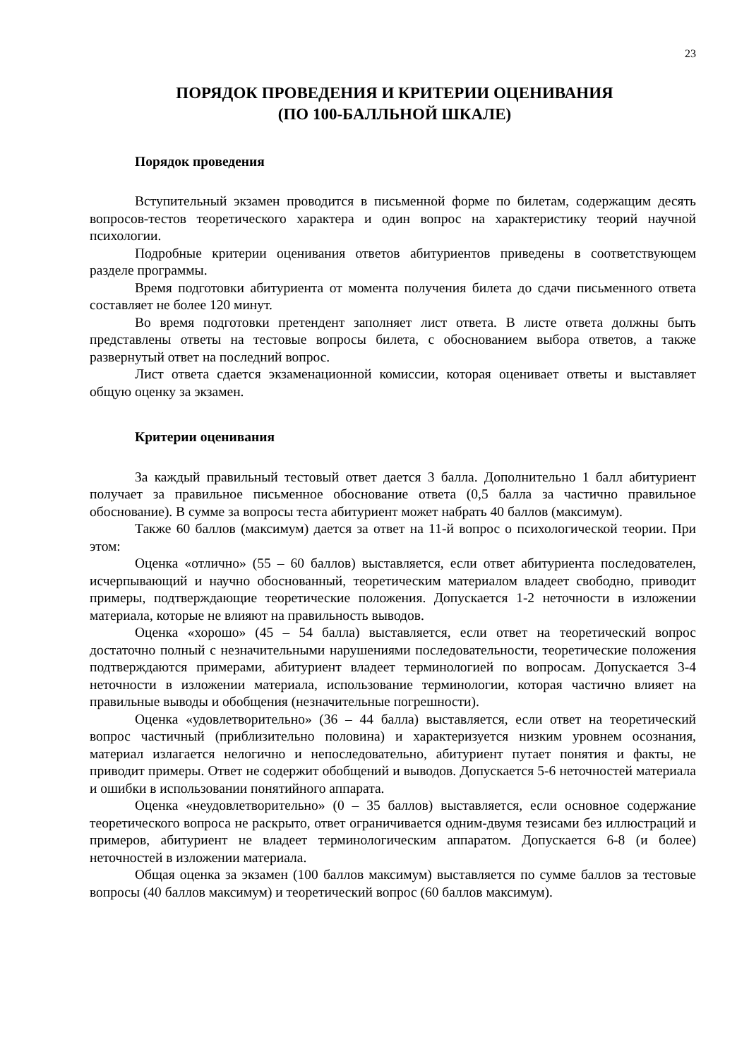23
ПОРЯДОК ПРОВЕДЕНИЯ И КРИТЕРИИ ОЦЕНИВАНИЯ
(ПО 100-БАЛЛЬНОЙ ШКАЛЕ)
Порядок проведения
Вступительный экзамен проводится в письменной форме по билетам, содержащим десять вопросов-тестов теоретического характера и один вопрос на характеристику теорий научной психологии.
Подробные критерии оценивания ответов абитуриентов приведены в соответствующем разделе программы.
Время подготовки абитуриента от момента получения билета до сдачи письменного ответа составляет не более 120 минут.
Во время подготовки претендент заполняет лист ответа. В листе ответа должны быть представлены ответы на тестовые вопросы билета, с обоснованием выбора ответов, а также развернутый ответ на последний вопрос.
Лист ответа сдается экзаменационной комиссии, которая оценивает ответы и выставляет общую оценку за экзамен.
Критерии оценивания
За каждый правильный тестовый ответ дается 3 балла. Дополнительно 1 балл абитуриент получает за правильное письменное обоснование ответа (0,5 балла за частично правильное обоснование). В сумме за вопросы теста абитуриент может набрать 40 баллов (максимум).
Также 60 баллов (максимум) дается за ответ на 11-й вопрос о психологической теории. При этом:
Оценка «отлично» (55 – 60 баллов) выставляется, если ответ абитуриента последователен, исчерпывающий и научно обоснованный, теоретическим материалом владеет свободно, приводит примеры, подтверждающие теоретические положения. Допускается 1-2 неточности в изложении материала, которые не влияют на правильность выводов.
Оценка «хорошо» (45 – 54 балла) выставляется, если ответ на теоретический вопрос достаточно полный с незначительными нарушениями последовательности, теоретические положения подтверждаются примерами, абитуриент владеет терминологией по вопросам. Допускается 3-4 неточности в изложении материала, использование терминологии, которая частично влияет на правильные выводы и обобщения (незначительные погрешности).
Оценка «удовлетворительно» (36 – 44 балла) выставляется, если ответ на теоретический вопрос частичный (приблизительно половина) и характеризуется низким уровнем осознания, материал излагается нелогично и непоследовательно, абитуриент путает понятия и факты, не приводит примеры. Ответ не содержит обобщений и выводов. Допускается 5-6 неточностей материала и ошибки в использовании понятийного аппарата.
Оценка «неудовлетворительно» (0 – 35 баллов) выставляется, если основное содержание теоретического вопроса не раскрыто, ответ ограничивается одним-двумя тезисами без иллюстраций и примеров, абитуриент не владеет терминологическим аппаратом. Допускается 6-8 (и более) неточностей в изложении материала.
Общая оценка за экзамен (100 баллов максимум) выставляется по сумме баллов за тестовые вопросы (40 баллов максимум) и теоретический вопрос (60 баллов максимум).